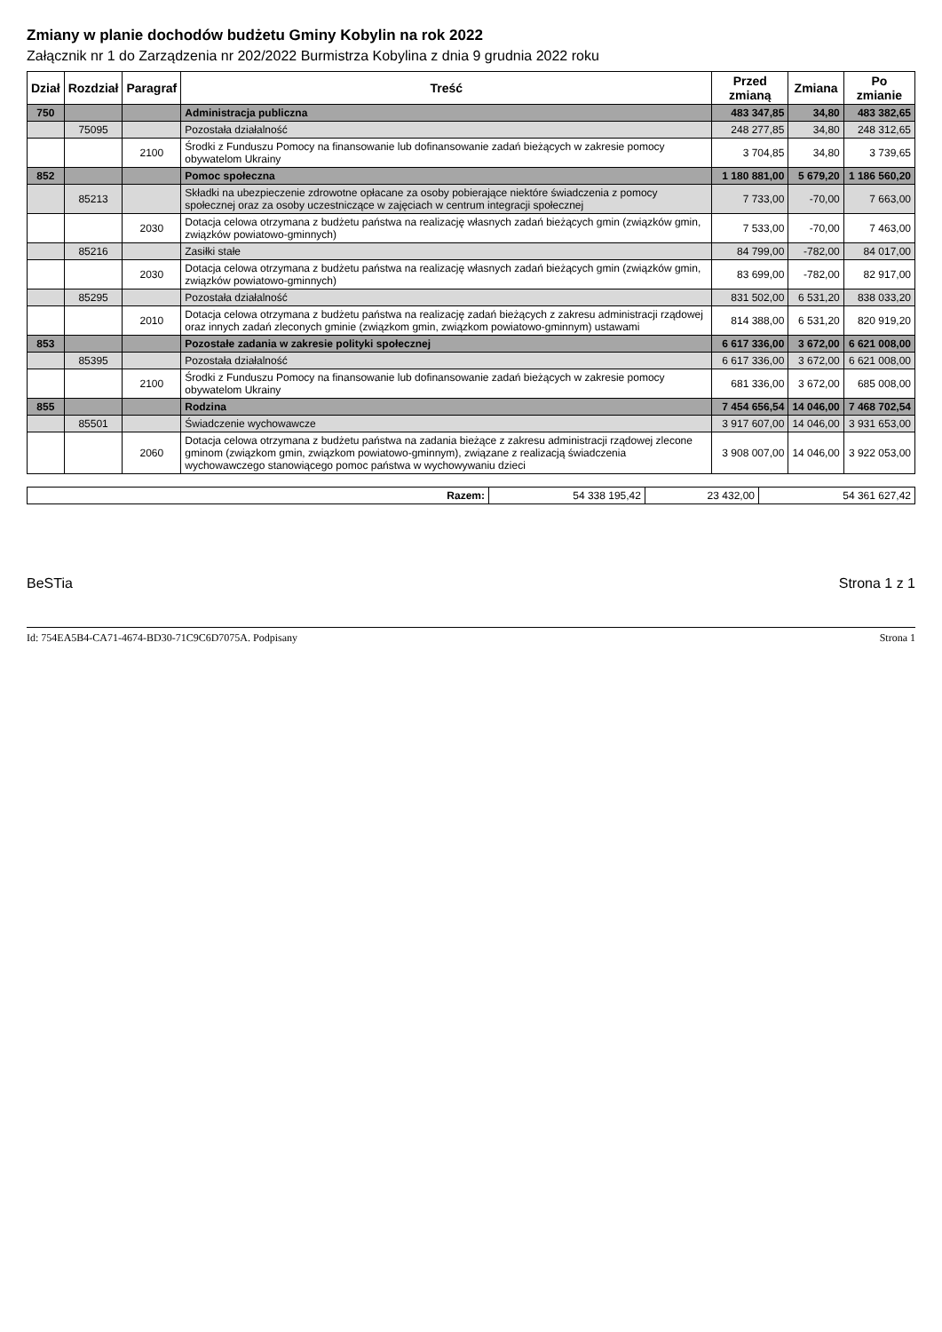Zmiany w planie dochodów budżetu Gminy Kobylin na rok 2022
Załącznik nr 1 do Zarządzenia nr 202/2022 Burmistrza Kobylina z dnia 9 grudnia 2022 roku
| Dział | Rozdział | Paragraf | Treść | Przed zmianą | Zmiana | Po zmianie |
| --- | --- | --- | --- | --- | --- | --- |
| 750 | | | Administracja publiczna | 483 347,85 | 34,80 | 483 382,65 |
| | 75095 | | Pozostała działalność | 248 277,85 | 34,80 | 248 312,65 |
| | | 2100 | Środki z Funduszu Pomocy na finansowanie lub dofinansowanie zadań bieżących w zakresie pomocy obywatelom Ukrainy | 3 704,85 | 34,80 | 3 739,65 |
| 852 | | | Pomoc społeczna | 1 180 881,00 | 5 679,20 | 1 186 560,20 |
| | 85213 | | Składki na ubezpieczenie zdrowotne opłacane za osoby pobierające niektóre świadczenia z pomocy społecznej oraz za osoby uczestniczące w zajęciach w centrum integracji społecznej | 7 733,00 | -70,00 | 7 663,00 |
| | | 2030 | Dotacja celowa otrzymana z budżetu państwa na realizację własnych zadań bieżących gmin (związków gmin, związków powiatowo-gminnych) | 7 533,00 | -70,00 | 7 463,00 |
| | 85216 | | Zasiłki stałe | 84 799,00 | -782,00 | 84 017,00 |
| | | 2030 | Dotacja celowa otrzymana z budżetu państwa na realizację własnych zadań bieżących gmin (związków gmin, związków powiatowo-gminnych) | 83 699,00 | -782,00 | 82 917,00 |
| | 85295 | | Pozostała działalność | 831 502,00 | 6 531,20 | 838 033,20 |
| | | 2010 | Dotacja celowa otrzymana z budżetu państwa na realizację zadań bieżących z zakresu administracji rządowej oraz innych zadań zleconych gminie (związkom gmin, związkom powiatowo-gminnym) ustawami | 814 388,00 | 6 531,20 | 820 919,20 |
| 853 | | | Pozostałe zadania w zakresie polityki społecznej | 6 617 336,00 | 3 672,00 | 6 621 008,00 |
| | 85395 | | Pozostała działalność | 6 617 336,00 | 3 672,00 | 6 621 008,00 |
| | | 2100 | Środki z Funduszu Pomocy na finansowanie lub dofinansowanie zadań bieżących w zakresie pomocy obywatelom Ukrainy | 681 336,00 | 3 672,00 | 685 008,00 |
| 855 | | | Rodzina | 7 454 656,54 | 14 046,00 | 7 468 702,54 |
| | 85501 | | Świadczenie wychowawcze | 3 917 607,00 | 14 046,00 | 3 931 653,00 |
| | | 2060 | Dotacja celowa otrzymana z budżetu państwa na zadania bieżące z zakresu administracji rządowej zlecone gminom (związkom gmin, związkom powiatowo-gminnym), związane z realizacją świadczenia wychowawczego stanowiącego pomoc państwa w wychowywaniu dzieci | 3 908 007,00 | 14 046,00 | 3 922 053,00 |
| Razem: | 54 338 195,42 | 23 432,00 | 54 361 627,42 |
BeSTia Strona 1 z 1
Id: 754EA5B4-CA71-4674-BD30-71C9C6D7075A. Podpisany Strona 1